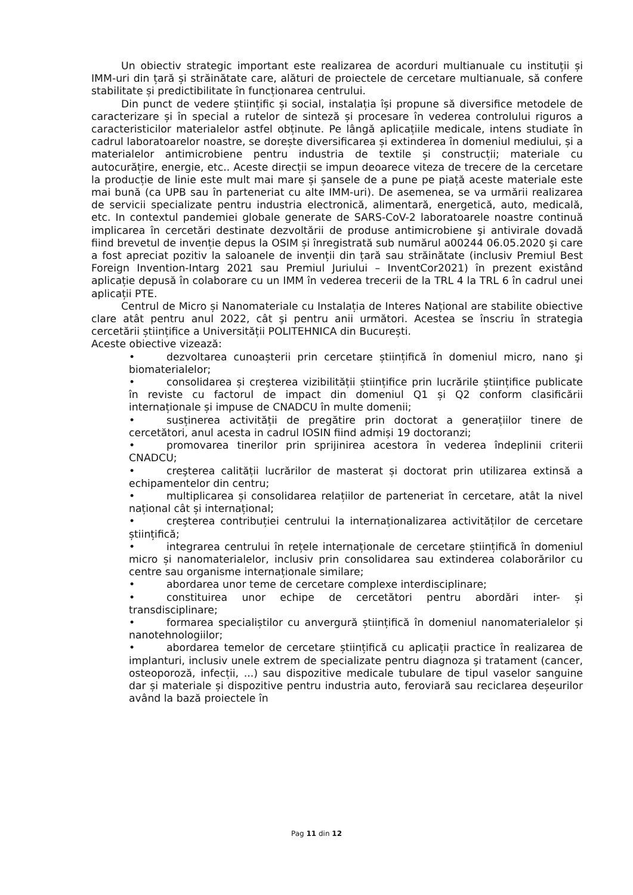Un obiectiv strategic important este realizarea de acorduri multianuale cu instituții și IMM-uri din țară și străinătate care, alături de proiectele de cercetare multianuale, să confere stabilitate și predictibilitate în funcționarea centrului.
Din punct de vedere științific și social, instalația își propune să diversifice metodele de caracterizare și în special a rutelor de sinteză și procesare în vederea controlului riguros a caracteristicilor materialelor astfel obținute. Pe lângă aplicațiile medicale, intens studiate în cadrul laboratoarelor noastre, se dorește diversificarea și extinderea în domeniul mediului, și a materialelor antimicrobiene pentru industria de textile și construcții; materiale cu autocurățire, energie, etc.. Aceste direcții se impun deoarece viteza de trecere de la cercetare la producție de linie este mult mai mare și șansele de a pune pe piață aceste materiale este mai bună (ca UPB sau în parteneriat cu alte IMM-uri). De asemenea, se va urmării realizarea de servicii specializate pentru industria electronică, alimentară, energetică, auto, medicală, etc. In contextul pandemiei globale generate de SARS-CoV-2 laboratoarele noastre continuă implicarea în cercetări destinate dezvoltării de produse antimicrobiene şi antivirale dovadă fiind brevetul de invenție depus la OSIM și înregistrată sub numărul a00244 06.05.2020 şi care a fost apreciat pozitiv la saloanele de invenții din țară sau străinătate (inclusiv Premiul Best Foreign Invention-Intarg 2021 sau Premiul Juriului – InventCor2021) în prezent existând aplicație depusă în colaborare cu un IMM în vederea trecerii de la TRL 4 la TRL 6 în cadrul unei aplicații PTE.
Centrul de Micro și Nanomateriale cu Instalația de Interes Național are stabilite obiective clare atât pentru anul 2022, cât şi pentru anii următori. Acestea se înscriu în strategia cercetării științifice a Universității POLITEHNICA din București.
Aceste obiective vizează:
• dezvoltarea cunoașterii prin cercetare științifică în domeniul micro, nano şi biomaterialelor;
• consolidarea și creşterea vizibilității științifice prin lucrările științifice publicate în reviste cu factorul de impact din domeniul Q1 și Q2 conform clasificării internaționale și impuse de CNADCU în multe domenii;
• susținerea activității de pregătire prin doctorat a generațiilor tinere de cercetători, anul acesta in cadrul IOSIN fiind admiși 19 doctoranzi;
• promovarea tinerilor prin sprijinirea acestora în vederea îndeplinii criterii CNADCU;
• creşterea calității lucrărilor de masterat și doctorat prin utilizarea extinsă a echipamentelor din centru;
• multiplicarea și consolidarea relațiilor de parteneriat în cercetare, atât la nivel național cât și internațional;
• creşterea contribuției centrului la internaționalizarea activităților de cercetare științifică;
• integrarea centrului în rețele internaționale de cercetare științifică în domeniul micro și nanomaterialelor, inclusiv prin consolidarea sau extinderea colaborărilor cu centre sau organisme internaționale similare;
• abordarea unor teme de cercetare complexe interdisciplinare;
• constituirea unor echipe de cercetători pentru abordări inter- și transdisciplinare;
• formarea specialiștilor cu anvergură științifică în domeniul nanomaterialelor și nanotehnologiilor;
• abordarea temelor de cercetare științifică cu aplicații practice în realizarea de implanturi, inclusiv unele extrem de specializate pentru diagnoza şi tratament (cancer, osteoporoză, infecții, ...) sau dispozitive medicale tubulare de tipul vaselor sanguine dar și materiale și dispozitive pentru industria auto, feroviară sau reciclarea deșeurilor având la bază proiectele în
Pag 11 din 12